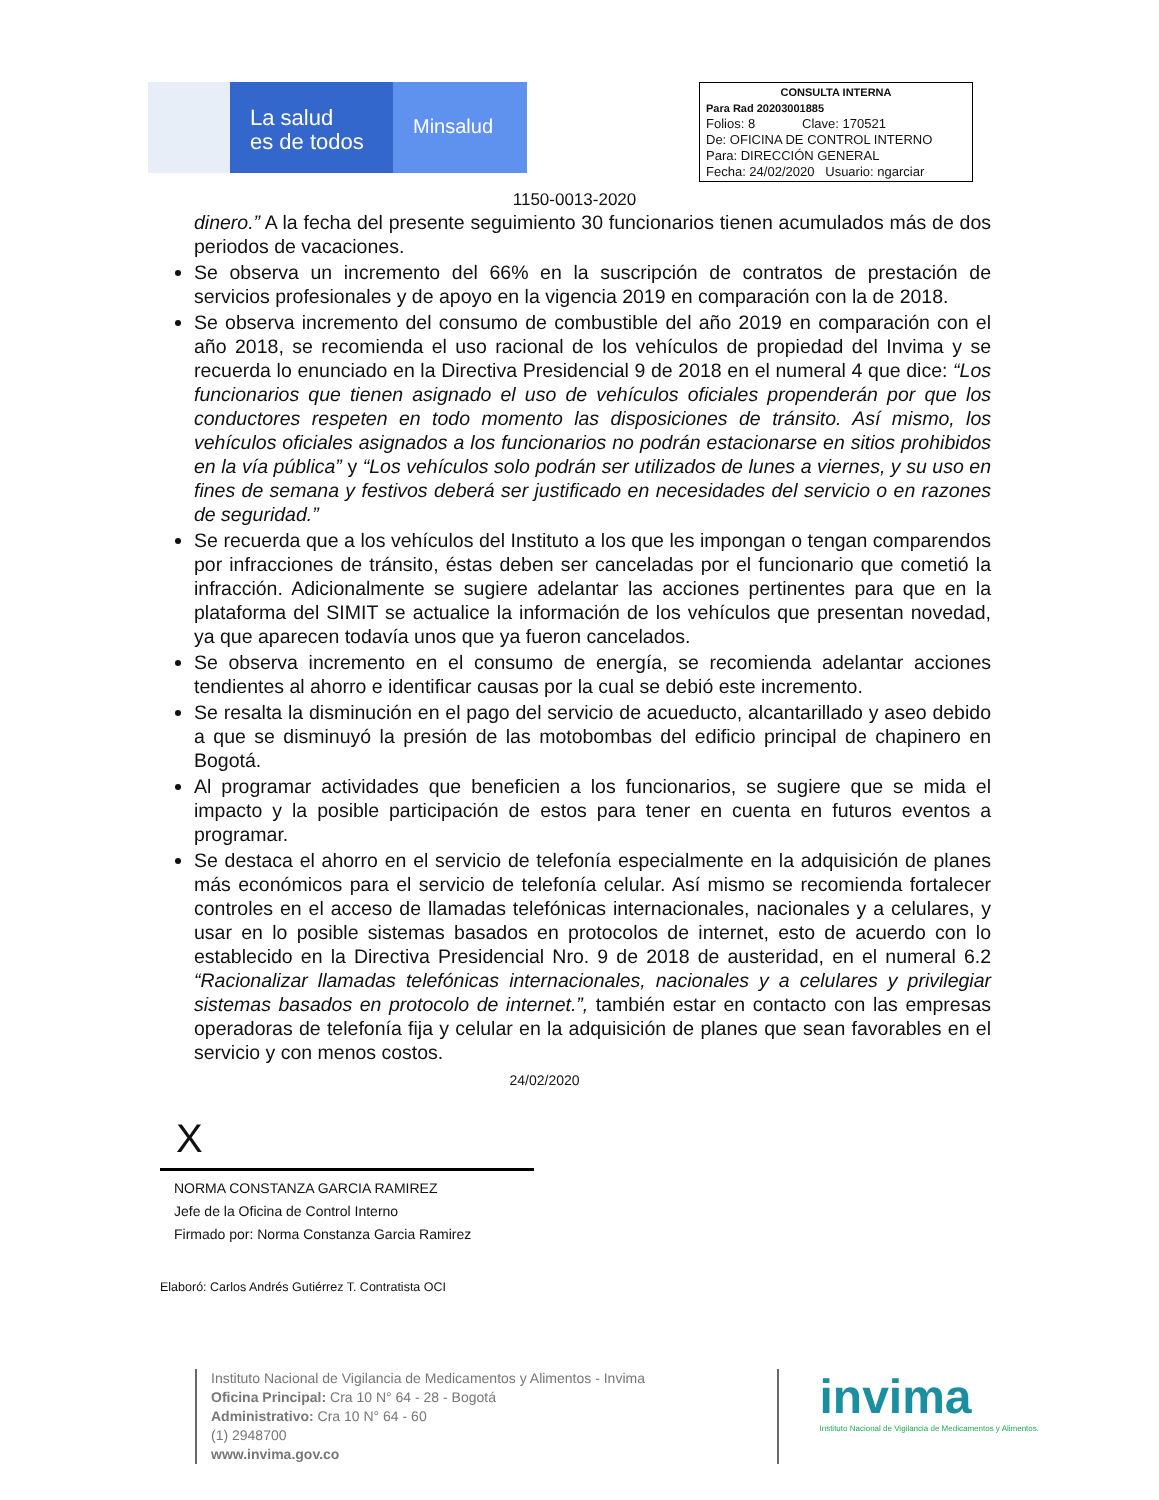La salud
es de todos
Minsalud
CONSULTA INTERNA
Para Rad 20203001885
Folios: 8 Clave: 170521
De: OFICINA DE CONTROL INTERNO
Para: DIRECCIÓN GENERAL
Fecha: 24/02/2020 Usuario: ngarciar
1150-0013-2020
dinero.” A la fecha del presente seguimiento 30 funcionarios tienen acumulados más de dos periodos de vacaciones.
Se observa un incremento del 66% en la suscripción de contratos de prestación de servicios profesionales y de apoyo en la vigencia 2019 en comparación con la de 2018.
Se observa incremento del consumo de combustible del año 2019 en comparación con el año 2018, se recomienda el uso racional de los vehículos de propiedad del Invima y se recuerda lo enunciado en la Directiva Presidencial 9 de 2018 en el numeral 4 que dice: “Los funcionarios que tienen asignado el uso de vehículos oficiales propenderán por que los conductores respeten en todo momento las disposiciones de tránsito. Así mismo, los vehículos oficiales asignados a los funcionarios no podrán estacionarse en sitios prohibidos en la vía pública” y “Los vehículos solo podrán ser utilizados de lunes a viernes, y su uso en fines de semana y festivos deberá ser justificado en necesidades del servicio o en razones de seguridad.”
Se recuerda que a los vehículos del Instituto a los que les impongan o tengan comparendos por infracciones de tránsito, éstas deben ser canceladas por el funcionario que cometió la infracción. Adicionalmente se sugiere adelantar las acciones pertinentes para que en la plataforma del SIMIT se actualice la información de los vehículos que presentan novedad, ya que aparecen todavía unos que ya fueron cancelados.
Se observa incremento en el consumo de energía, se recomienda adelantar acciones tendientes al ahorro e identificar causas por la cual se debió este incremento.
Se resalta la disminución en el pago del servicio de acueducto, alcantarillado y aseo debido a que se disminuyó la presión de las motobombas del edificio principal de chapinero en Bogotá.
Al programar actividades que beneficien a los funcionarios, se sugiere que se mida el impacto y la posible participación de estos para tener en cuenta en futuros eventos a programar.
Se destaca el ahorro en el servicio de telefonía especialmente en la adquisición de planes más económicos para el servicio de telefonía celular. Así mismo se recomienda fortalecer controles en el acceso de llamadas telefónicas internacionales, nacionales y a celulares, y usar en lo posible sistemas basados en protocolos de internet, esto de acuerdo con lo establecido en la Directiva Presidencial Nro. 9 de 2018 de austeridad, en el numeral 6.2 “Racionalizar llamadas telefónicas internacionales, nacionales y a celulares y privilegiar sistemas basados en protocolo de internet.”, también estar en contacto con las empresas operadoras de telefonía fija y celular en la adquisición de planes que sean favorables en el servicio y con menos costos.
24/02/2020
X
NORMA CONSTANZA GARCIA RAMIREZ
Jefe de la Oficina de Control Interno
Firmado por: Norma Constanza Garcia Ramirez
Elaboró: Carlos Andrés Gutiérrez T. Contratista OCI
Instituto Nacional de Vigilancia de Medicamentos y Alimentos - Invima
Oficina Principal: Cra 10 N° 64 - 28 - Bogotá
Administrativo: Cra 10 N° 64 - 60
(1) 2948700
www.invima.gov.co
invima
Instituto Nacional de Vigilancia de Medicamentos y Alimentos.